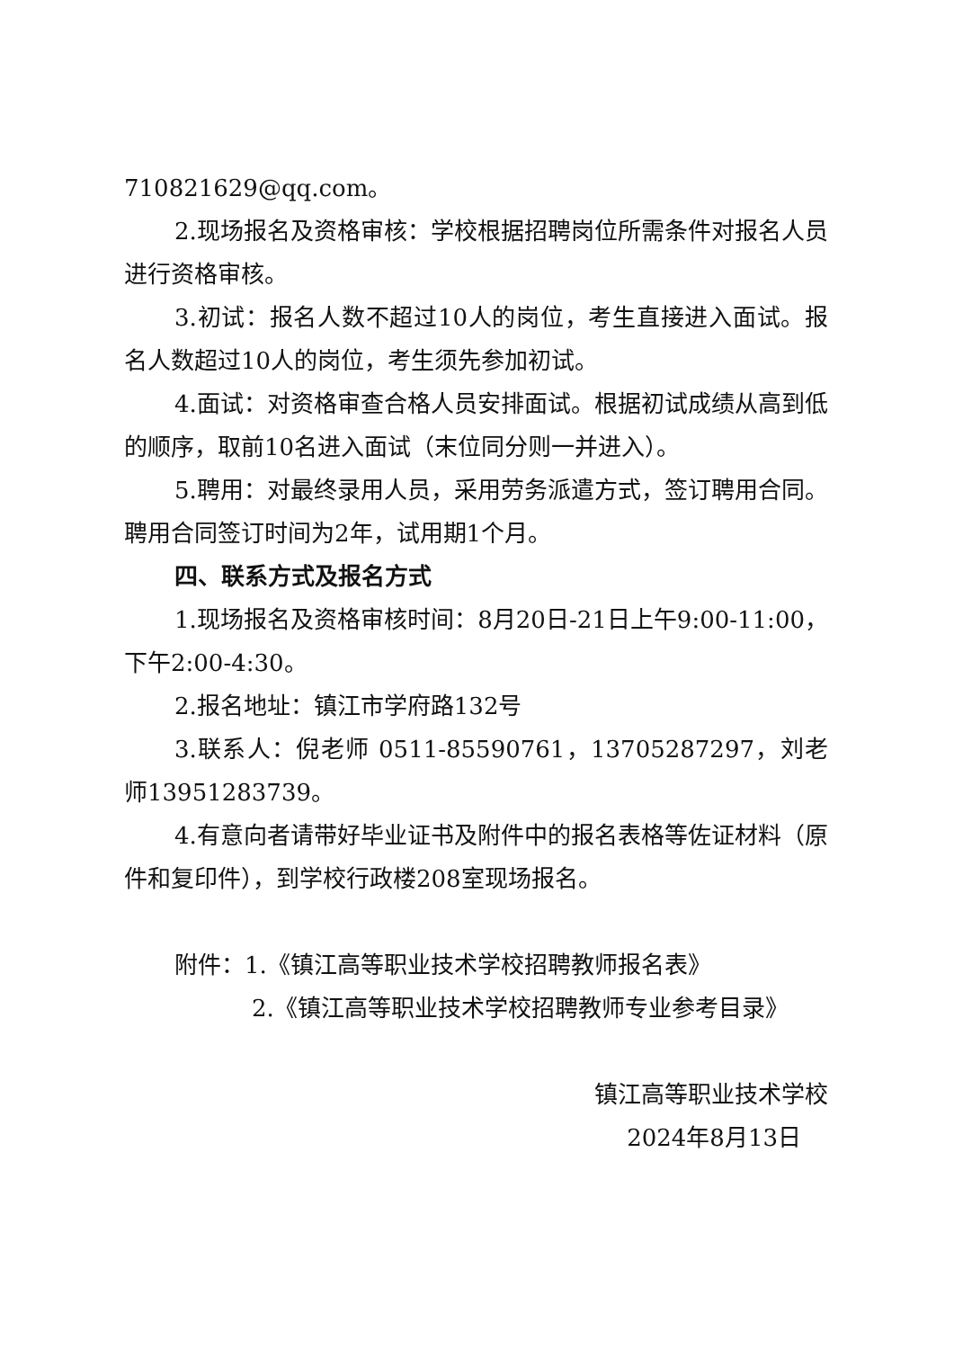710821629@qq.com。
2.现场报名及资格审核：学校根据招聘岗位所需条件对报名人员进行资格审核。
3.初试：报名人数不超过10人的岗位，考生直接进入面试。报名人数超过10人的岗位，考生须先参加初试。
4.面试：对资格审查合格人员安排面试。根据初试成绩从高到低的顺序，取前10名进入面试（末位同分则一并进入）。
5.聘用：对最终录用人员，采用劳务派遣方式，签订聘用合同。聘用合同签订时间为2年，试用期1个月。
四、联系方式及报名方式
1.现场报名及资格审核时间：8月20日-21日上午9:00-11:00，下午2:00-4:30。
2.报名地址：镇江市学府路132号
3.联系人：倪老师 0511-85590761，13705287297，刘老师13951283739。
4.有意向者请带好毕业证书及附件中的报名表格等佐证材料（原件和复印件），到学校行政楼208室现场报名。
附件：1.《镇江高等职业技术学校招聘教师报名表》
2.《镇江高等职业技术学校招聘教师专业参考目录》
镇江高等职业技术学校
2024年8月13日